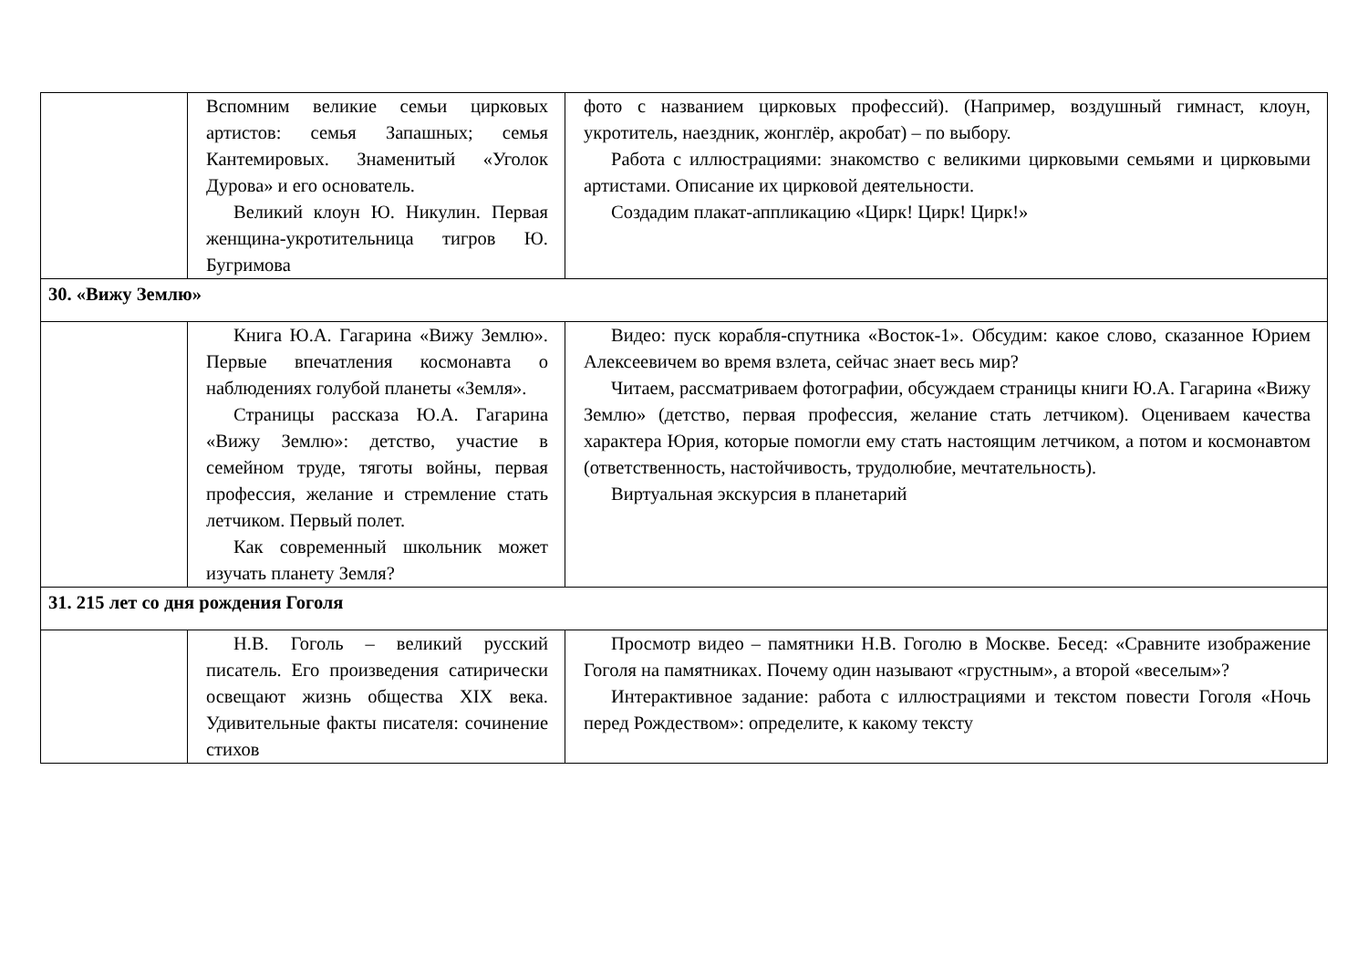| | Вспомним великие семьи цирковых артистов: семья Запашных; семья Кантемировых. Знаменитый «Уголок Дурова» и его основатель. Великий клоун Ю. Никулин. Первая женщина-укротительница тигров Ю. Бугримова | фото с названием цирковых профессий). (Например, воздушный гимнаст, клоун, укротитель, наездник, жонглёр, акробат) – по выбору. Работа с иллюстрациями: знакомство с великими цирковыми семьями и цирковыми артистами. Описание их цирковой деятельности. Создадим плакат-аппликацию «Цирк! Цирк! Цирк!» |
| 30. «Вижу Землю» | | |
| | Книга Ю.А. Гагарина «Вижу Землю». Первые впечатления космонавта о наблюдениях голубой планеты «Земля». Страницы рассказа Ю.А. Гагарина «Вижу Землю»: детство, участие в семейном труде, тяготы войны, первая профессия, желание и стремление стать летчиком. Первый полет. Как современный школьник может изучать планету Земля? | Видео: пуск корабля-спутника «Восток-1». Обсудим: какое слово, сказанное Юрием Алексеевичем во время взлета, сейчас знает весь мир? Читаем, рассматриваем фотографии, обсуждаем страницы книги Ю.А. Гагарина «Вижу Землю» (детство, первая профессия, желание стать летчиком). Оцениваем качества характера Юрия, которые помогли ему стать настоящим летчиком, а потом и космонавтом (ответственность, настойчивость, трудолюбие, мечтательность). Виртуальная экскурсия в планетарий |
| 31. 215 лет со дня рождения Гоголя | | |
| | Н.В. Гоголь – великий русский писатель. Его произведения сатирически освещают жизнь общества XIX века. Удивительные факты писателя: сочинение стихов | Просмотр видео – памятники Н.В. Гоголю в Москве. Бесед: «Сравните изображение Гоголя на памятниках. Почему один называют «грустным», а второй «веселым»? Интерактивное задание: работа с иллюстрациями и текстом повести Гоголя «Ночь перед Рождеством»: определите, к какому тексту |